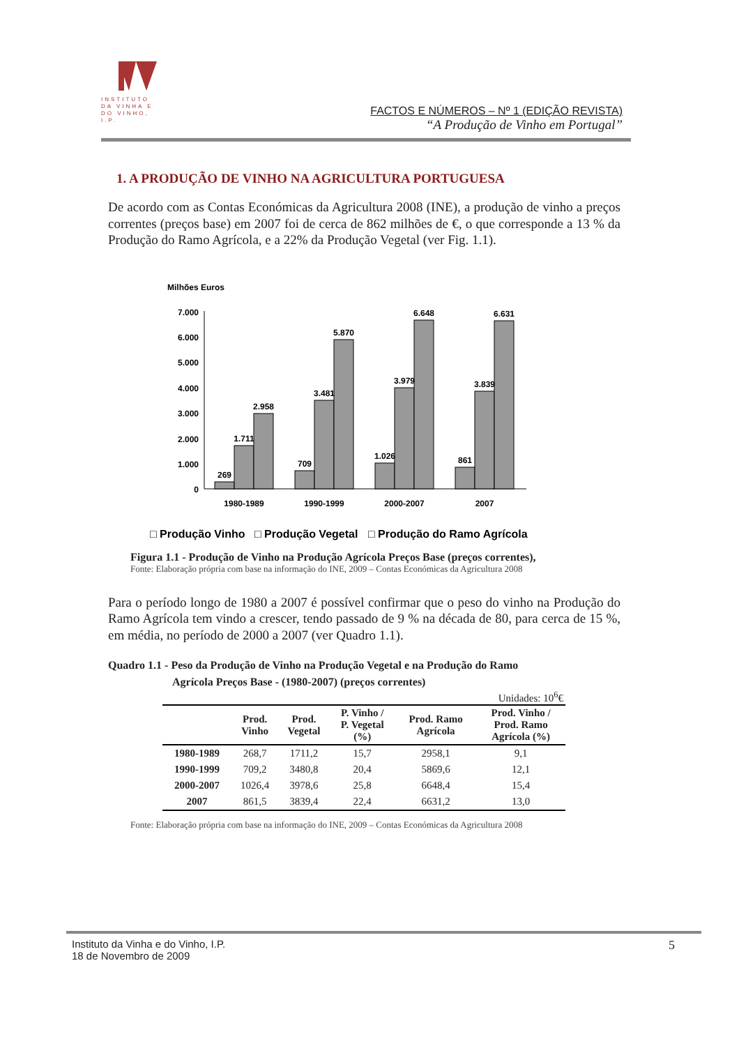INSTITUTO DA VINHA E DO VINHO, I.P.
FACTOS E NÚMEROS – Nº 1 (EDIÇÃO REVISTA)
“A Produção de Vinho em Portugal”
1. A PRODUÇÃO DE VINHO NA AGRICULTURA PORTUGUESA
De acordo com as Contas Económicas da Agricultura 2008 (INE), a produção de vinho a preços correntes (preços base) em 2007 foi de cerca de 862 milhões de €, o que corresponde a 13 % da Produção do Ramo Agrícola, e a 22% da Produção Vegetal (ver Fig. 1.1).
Milhões Euros
7.000
6.000
5.000
4.000
3.000
2.000
1.000
0
269
1.711
2.958
709
3.481
5.870
1.026
3.979
6.648
861
3.839
6.631
1980-1989
1990-1999
2000-2007
2007
□ Produção Vinho
□ Produção Vegetal
□ Produção do Ramo Agrícola
Figura 1.1 - Produção de Vinho na Produção Agrícola Preços Base (preços correntes),
Fonte: Elaboração própria com base na informação do INE, 2009 – Contas Económicas da Agricultura 2008
Para o período longo de 1980 a 2007 é possível confirmar que o peso do vinho na Produção do Ramo Agrícola tem vindo a crescer, tendo passado de 9 % na década de 80, para cerca de 15 %, em média, no período de 2000 a 2007 (ver Quadro 1.1).
Quadro 1.1 - Peso da Produção de Vinho na Produção Vegetal e na Produção do Ramo
Agrícola Preços Base - (1980-2007) (preços correntes)
Unidades: 10<sup>6</sup>€
| | Prod. Vinho | Prod. Vegetal | P. Vinho / P. Vegetal (%) | Prod. Ramo Agrícola | Prod. Vinho / Prod. Ramo Agrícola (%) |
| --- | --- | --- | --- | --- | --- |
| 1980-1989 | 268,7 | 1711,2 | 15,7 | 2958,1 | 9,1 |
| 1990-1999 | 709,2 | 3480,8 | 20,4 | 5869,6 | 12,1 |
| 2000-2007 | 1026,4 | 3978,6 | 25,8 | 6648,4 | 15,4 |
| 2007 | 861,5 | 3839,4 | 22,4 | 6631,2 | 13,0 |
Fonte: Elaboração própria com base na informação do INE, 2009 – Contas Económicas da Agricultura 2008
Instituto da Vinha e do Vinho, I.P.
18 de Novembro de 2009
5